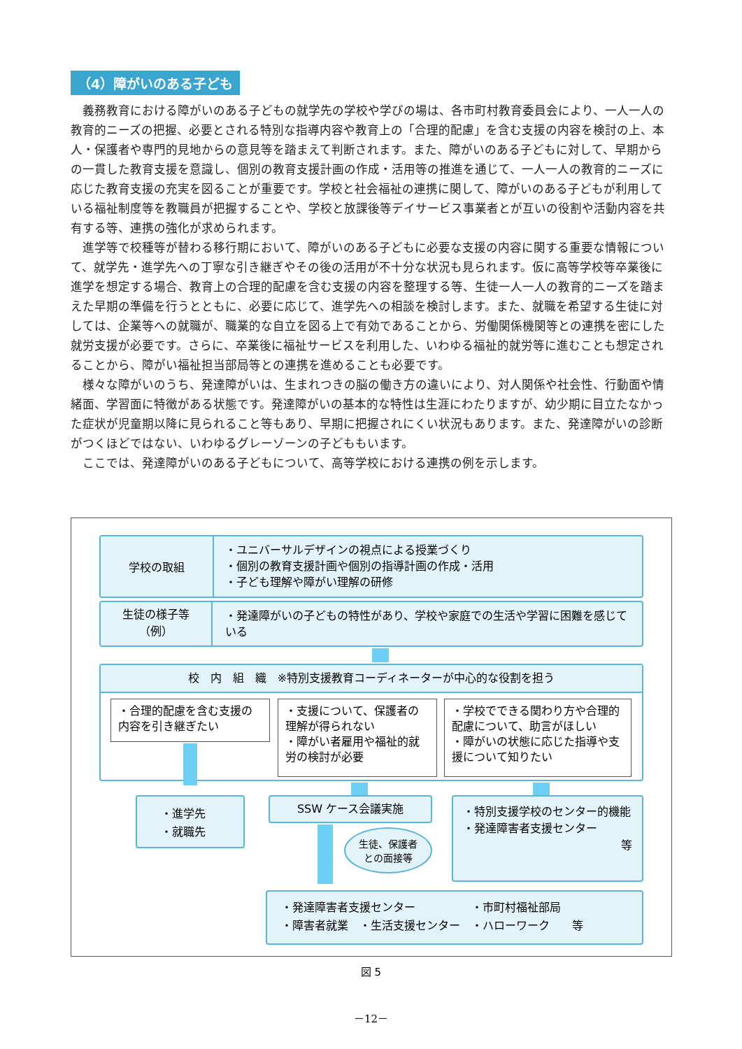（4）障がいのある子ども
義務教育における障がいのある子どもの就学先の学校や学びの場は、各市町村教育委員会により、一人一人の教育的ニーズの把握、必要とされる特別な指導内容や教育上の「合理的配慮」を含む支援の内容を検討の上、本人・保護者や専門的見地からの意見等を踏まえて判断されます。また、障がいのある子どもに対して、早期からの一貫した教育支援を意識し、個別の教育支援計画の作成・活用等の推進を通じて、一人一人の教育的ニーズに応じた教育支援の充実を図ることが重要です。学校と社会福祉の連携に関して、障がいのある子どもが利用している福祉制度等を教職員が把握することや、学校と放課後等デイサービス事業者とが互いの役割や活動内容を共有する等、連携の強化が求められます。
進学等で校種等が替わる移行期において、障がいのある子どもに必要な支援の内容に関する重要な情報について、就学先・進学先への丁寧な引き継ぎやその後の活用が不十分な状況も見られます。仮に高等学校等卒業後に進学を想定する場合、教育上の合理的配慮を含む支援の内容を整理する等、生徒一人一人の教育的ニーズを踏まえた早期の準備を行うとともに、必要に応じて、進学先への相談を検討します。また、就職を希望する生徒に対しては、企業等への就職が、職業的な自立を図る上で有効であることから、労働関係機関等との連携を密にした就労支援が必要です。さらに、卒業後に福祉サービスを利用した、いわゆる福祉的就労等に進むことも想定されることから、障がい福祉担当部局等との連携を進めることも必要です。
様々な障がいのうち、発達障がいは、生まれつきの脳の働き方の違いにより、対人関係や社会性、行動面や情緒面、学習面に特徴がある状態です。発達障がいの基本的な特性は生涯にわたりますが、幼少期に目立たなかった症状が児童期以降に見られること等もあり、早期に把握されにくい状況もあります。また、発達障がいの診断がつくほどではない、いわゆるグレーゾーンの子どももいます。
ここでは、発達障がいのある子どもについて、高等学校における連携の例を示します。
学校の取組
・ユニバーサルデザインの視点による授業づくり
・個別の教育支援計画や個別の指導計画の作成・活用
・子ども理解や障がい理解の研修
生徒の様子等
（例）
・発達障がいの子どもの特性があり、学校や家庭での生活や学習に困難を感じている
校　内　組　織　※特別支援教育コーディネーターが中心的な役割を担う
・合理的配慮を含む支援の内容を引き継ぎたい
・支援について、保護者の理解が得られない
・障がい者雇用や福祉的就労の検討が必要
・学校でできる関わり方や合理的配慮について、助言がほしい
・障がいの状態に応じた指導や支援について知りたい
・進学先
・就職先
SSW ケース会議実施
生徒、保護者
との面接等
・特別支援学校のセンター的機能
・発達障害者支援センター
等
・発達障害者支援センター　　　　　・市町村福祉部局
・障害者就業　・生活支援センター　・ハローワーク　　等
図 5
－12－